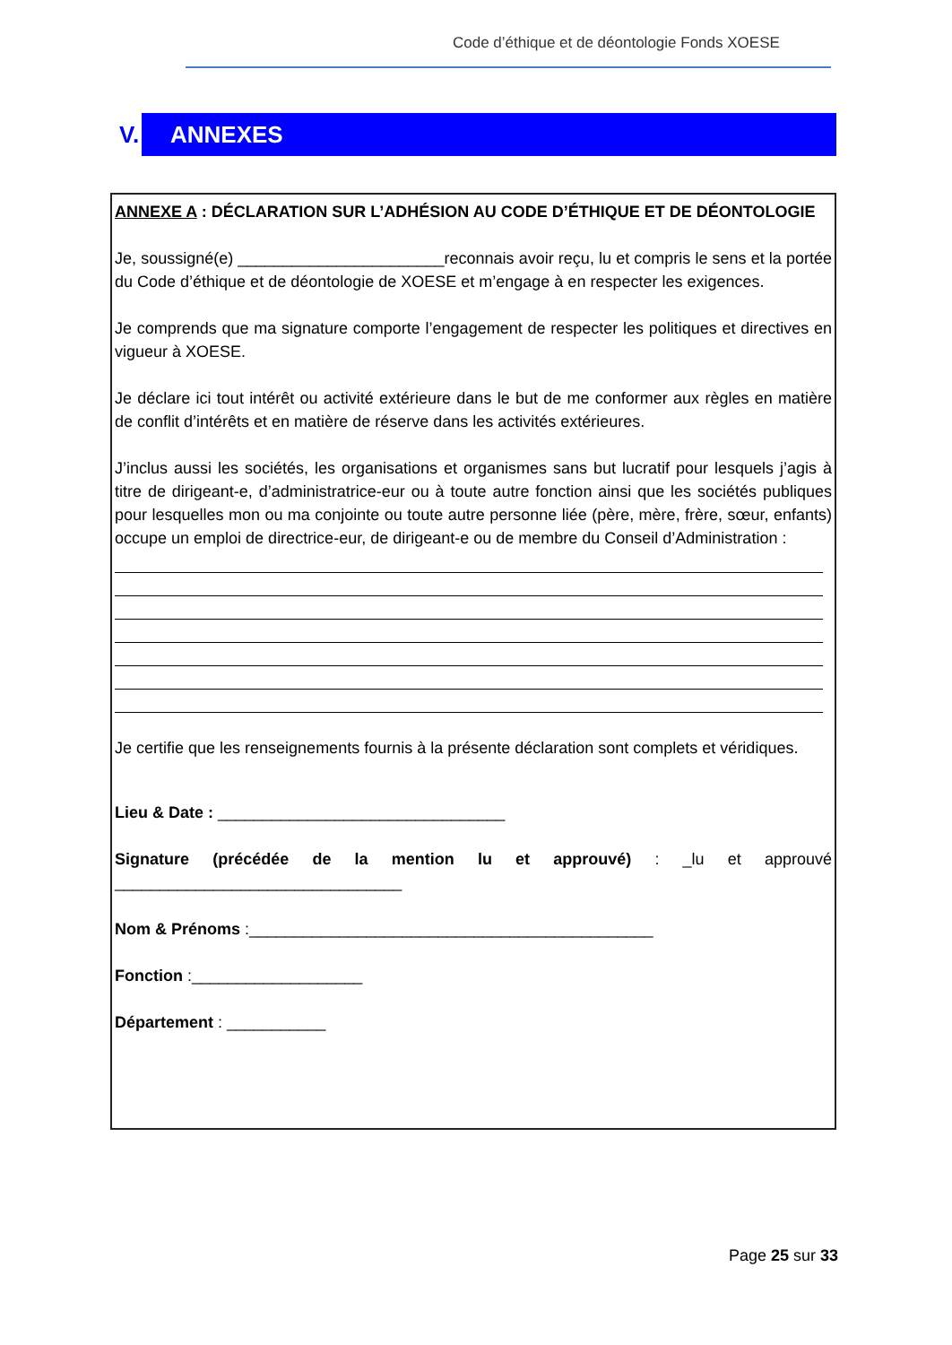Code d’éthique et de déontologie Fonds XOESE
V.
ANNEXES
ANNEXE A : DÉCLARATION SUR L’ADHÉSION AU CODE D’ÉTHIQUE ET DE DÉONTOLOGIE
Je, soussigné(e) _______________________reconnais avoir reçu, lu et compris le sens et la portée du Code d’éthique et de déontologie de XOESE et m’engage à en respecter les exigences.
Je comprends que ma signature comporte l’engagement de respecter les politiques et directives en vigueur à XOESE.
Je déclare ici tout intérêt ou activité extérieure dans le but de me conformer aux règles en matière de conflit d’intérêts et en matière de réserve dans les activités extérieures.
J’inclus aussi les sociétés, les organisations et organismes sans but lucratif pour lesquels j’agis à titre de dirigeant-e, d’administratrice-eur ou à toute autre fonction ainsi que les sociétés publiques pour lesquelles mon ou ma conjointe ou toute autre personne liée (père, mère, frère, sœur, enfants) occupe un emploi de directrice-eur, de dirigeant-e ou de membre du Conseil d’Administration :
Je certifie que les renseignements fournis à la présente déclaration sont complets et véridiques.
Lieu & Date : ________________________________
Signature (précédée de la mention lu et approuvé) : _lu et approuvé ________________________________
Nom & Prénoms :_____________________________________________
Fonction :___________________
Département : ___________
Page 25 sur 33